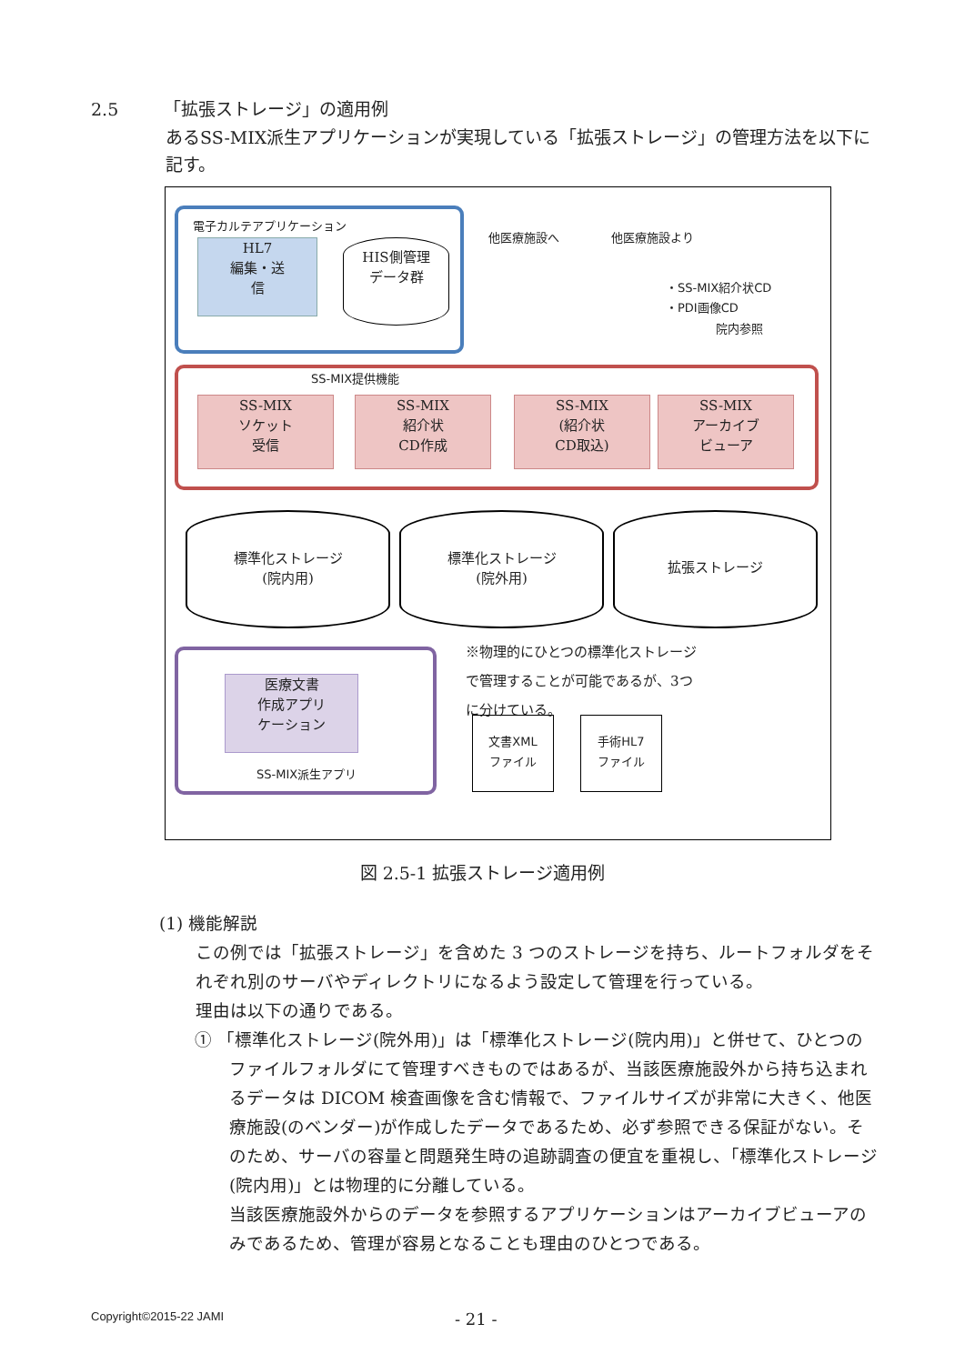2.5 「拡張ストレージ」の適用例
あるSS-MIX派生アプリケーションが実現している「拡張ストレージ」の管理方法を以下に記す。
電子カルテアプリケーション
HL7
編集・送
信
HIS側管理
データ群
他医療施設へ 他医療施設より
・SS-MIX紹介状CD
・PDI画像CD
院内参照
SS-MIX提供機能
SS-MIX
ソケット
受信
SS-MIX
紹介状
CD作成
SS-MIX
(紹介状
CD取込)
SS-MIX
アーカイブ
ビューア
標準化ストレージ
(院内用)
標準化ストレージ
(院外用)
拡張ストレージ
※物理的にひとつの標準化ストレージで管理することが可能であるが、3つに分けている。
医療文書
作成アプリ
ケーション
SS-MIX派生アプリ
文書XML
ファイル
手術HL7
ファイル
図 2.5-1 拡張ストレージ適用例
(1) 機能解説
この例では「拡張ストレージ」を含めた 3 つのストレージを持ち、ルートフォルダをそれぞれ別のサーバやディレクトリになるよう設定して管理を行っている。
理由は以下の通りである。
① 「標準化ストレージ(院外用)」は「標準化ストレージ(院内用)」と併せて、ひとつのファイルフォルダにて管理すべきものではあるが、当該医療施設外から持ち込まれるデータは DICOM 検査画像を含む情報で、ファイルサイズが非常に大きく、他医療施設(のベンダー)が作成したデータであるため、必ず参照できる保証がない。そのため、サーバの容量と問題発生時の追跡調査の便宜を重視し、「標準化ストレージ(院内用)」とは物理的に分離している。
当該医療施設外からのデータを参照するアプリケーションはアーカイブビューアのみであるため、管理が容易となることも理由のひとつである。
Copyright©2015-22 JAMI - 21 -